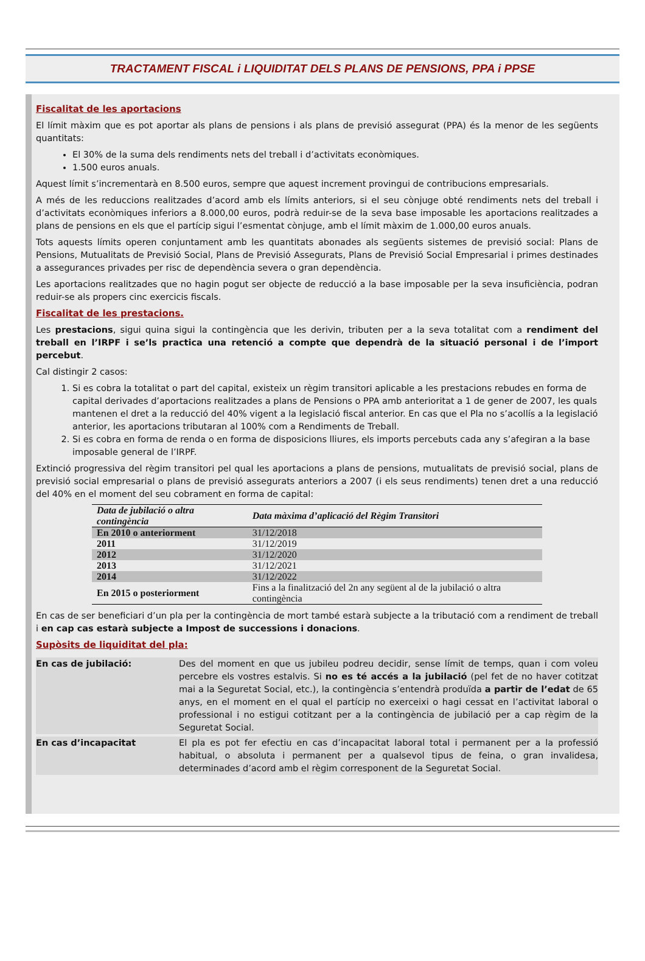TRACTAMENT FISCAL i LIQUIDITAT DELS PLANS DE PENSIONS, PPA i PPSE
Fiscalitat de les aportacions
El límit màxim que es pot aportar als plans de pensions i als plans de previsió assegurat (PPA) és la menor de les següents quantitats:
El 30% de la suma dels rendiments nets del treball i d’activitats econòmiques.
1.500 euros anuals.
Aquest límit s’incrementarà en 8.500 euros, sempre que aquest increment provingui de contribucions empresarials.
A més de les reduccions realitzades d’acord amb els límits anteriors, si el seu cònjuge obté rendiments nets del treball i d’activitats econòmiques inferiors a 8.000,00 euros, podrà reduir-se de la seva base imposable les aportacions realitzades a plans de pensions en els que el partícip sigui l’esmentat cònjuge, amb el límit màxim de 1.000,00 euros anuals.
Tots aquests límits operen conjuntament amb les quantitats abonades als següents sistemes de previsió social: Plans de Pensions, Mutualitats de Previsió Social, Plans de Previsió Assegurats, Plans de Previsió Social Empresarial i primes destinades a assegurances privades per risc de dependència severa o gran dependència.
Les aportacions realitzades que no hagin pogut ser objecte de reducció a la base imposable per la seva insuficiència, podran reduir-se als propers cinc exercicis fiscals.
Fiscalitat de les prestacions.
Les prestacions, sigui quina sigui la contingència que les derivin, tributen per a la seva totalitat com a rendiment del treball en l’IRPF i se’ls practica una retenció a compte que dependrà de la situació personal i de l’import percebut.
Cal distingir 2 casos:
1. Si es cobra la totalitat o part del capital, existeix un règim transitori aplicable a les prestacions rebudes en forma de capital derivades d’aportacions realitzades a plans de Pensions o PPA amb anterioritat a 1 de gener de 2007, les quals mantenen el dret a la reducció del 40% vigent a la legislació fiscal anterior. En cas que el Pla no s’acollís a la legislació anterior, les aportacions tributaran al 100% com a Rendiments de Treball.
2. Si es cobra en forma de renda o en forma de disposicions lliures, els imports percebuts cada any s’afegiran a la base imposable general de l’IRPF.
Extinció progressiva del règim transitori pel qual les aportacions a plans de pensions, mutualitats de previsió social, plans de previsió social empresarial o plans de previsió assegurats anteriors a 2007 (i els seus rendiments) tenen dret a una reducció del 40% en el moment del seu cobrament en forma de capital:
| Data de jubilació o altra contingència | Data màxima d’aplicació del Règim Transitori |
| --- | --- |
| En 2010 o anteriorment | 31/12/2018 |
| 2011 | 31/12/2019 |
| 2012 | 31/12/2020 |
| 2013 | 31/12/2021 |
| 2014 | 31/12/2022 |
| En 2015 o posteriorment | Fins a la finalització del 2n any següent al de la jubilació o altra contingència |
En cas de ser beneficiari d’un pla per la contingència de mort també estarà subjecte a la tributació com a rendiment de treball i en cap cas estarà subjecte a Impost de successions i donacions.
Supòsits de liquiditat del pla:
| En cas de jubilació: | Des del moment en que us jubileu podreu decidir, sense límit de temps, quan i com voleu percebre els vostres estalvis. Si no es té accés a la jubilació (pel fet de no haver cotitzat mai a la Seguretat Social, etc.), la contingència s’entendrà produïda a partir de l’edat de 65 anys, en el moment en el qual el partícip no exerceixi o hagi cessat en l’activitat laboral o professional i no estigui cotitzant per a la contingència de jubilació per a cap règim de la Seguretat Social. |
| En cas d’incapacitat | El pla es pot fer efectiu en cas d’incapacitat laboral total i permanent per a la professió habitual, o absoluta i permanent per a qualsevol tipus de feina, o gran invalidesa, determinades d’acord amb el règim corresponent de la Seguretat Social. |